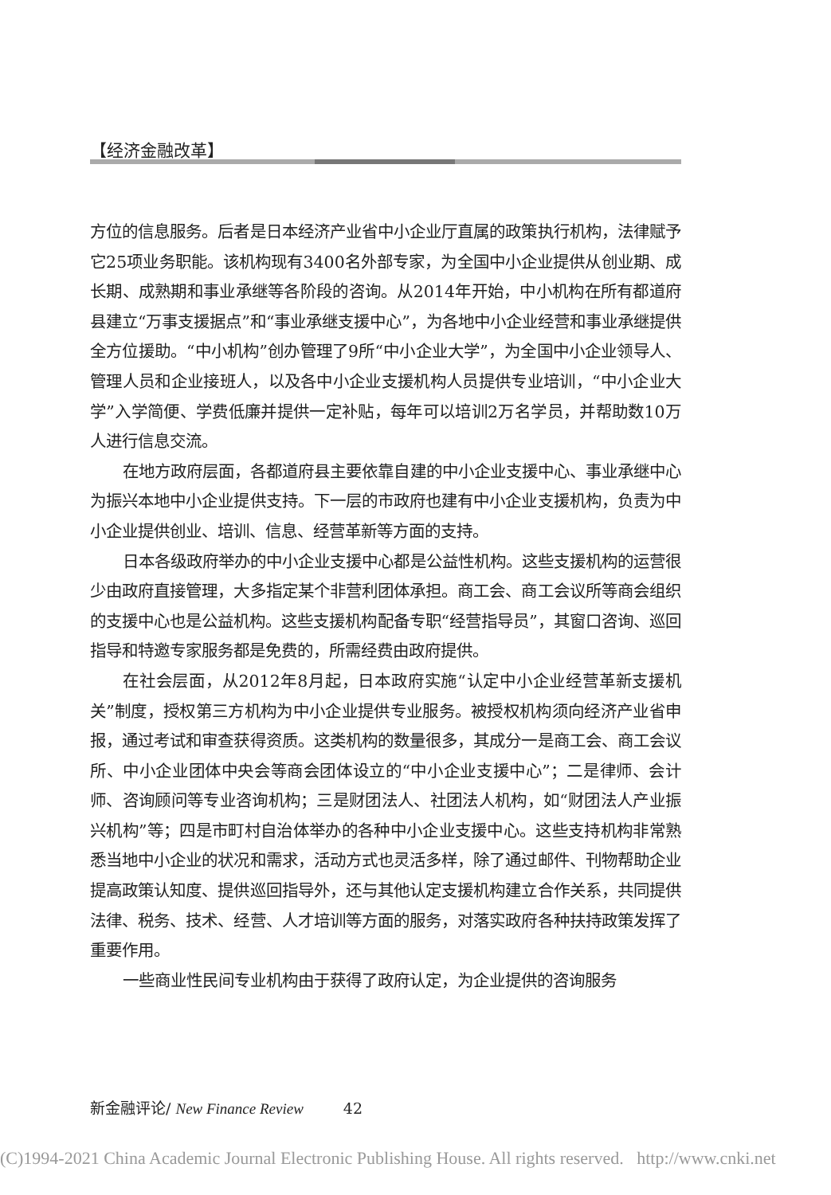【经济金融改革】
方位的信息服务。后者是日本经济产业省中小企业厅直属的政策执行机构，法律赋予它25项业务职能。该机构现有3400名外部专家，为全国中小企业提供从创业期、成长期、成熟期和事业承继等各阶段的咨询。从2014年开始，中小机构在所有都道府县建立“万事支援据点”和“事业承继支援中心”，为各地中小企业经营和事业承继提供全方位援助。“中小机构”创办管理了9所“中小企业大学”，为全国中小企业领导人、管理人员和企业接班人，以及各中小企业支援机构人员提供专业培训，“中小企业大学”入学简便、学费低廉并提供一定补贴，每年可以培训2万名学员，并帮助数10万人进行信息交流。
在地方政府层面，各都道府县主要依靠自建的中小企业支援中心、事业承继中心为振兴本地中小企业提供支持。下一层的市政府也建有中小企业支援机构，负责为中小企业提供创业、培训、信息、经营革新等方面的支持。
日本各级政府举办的中小企业支援中心都是公益性机构。这些支援机构的运营很少由政府直接管理，大多指定某个非营利团体承担。商工会、商工会议所等商会组织的支援中心也是公益机构。这些支援机构配备专职“经营指导员”，其窗口咨询、巡回指导和特邀专家服务都是免费的，所需经费由政府提供。
在社会层面，从2012年8月起，日本政府实施“认定中小企业经营革新支援机关”制度，授权第三方机构为中小企业提供专业服务。被授权机构须向经济产业省申报，通过考试和审查获得资质。这类机构的数量很多，其成分一是商工会、商工会议所、中小企业团体中央会等商会团体设立的“中小企业支援中心”；二是律师、会计师、咨询顾问等专业咨询机构；三是财团法人、社团法人机构，如“财团法人产业振兴机构”等；四是市町村自治体举办的各种中小企业支援中心。这些支持机构非常熟悉当地中小企业的状况和需求，活动方式也灵活多样，除了通过邮件、刊物帮助企业提高政策认知度、提供巡回指导外，还与其他认定支援机构建立合作关系，共同提供法律、税务、技术、经营、人才培训等方面的服务，对落实政府各种扶持政策发挥了重要作用。
一些商业性民间专业机构由于获得了政府认定，为企业提供的咨询服务
新金融评论/ New Finance Review 42
(C)1994-2021 China Academic Journal Electronic Publishing House. All rights reserved. http://www.cnki.net